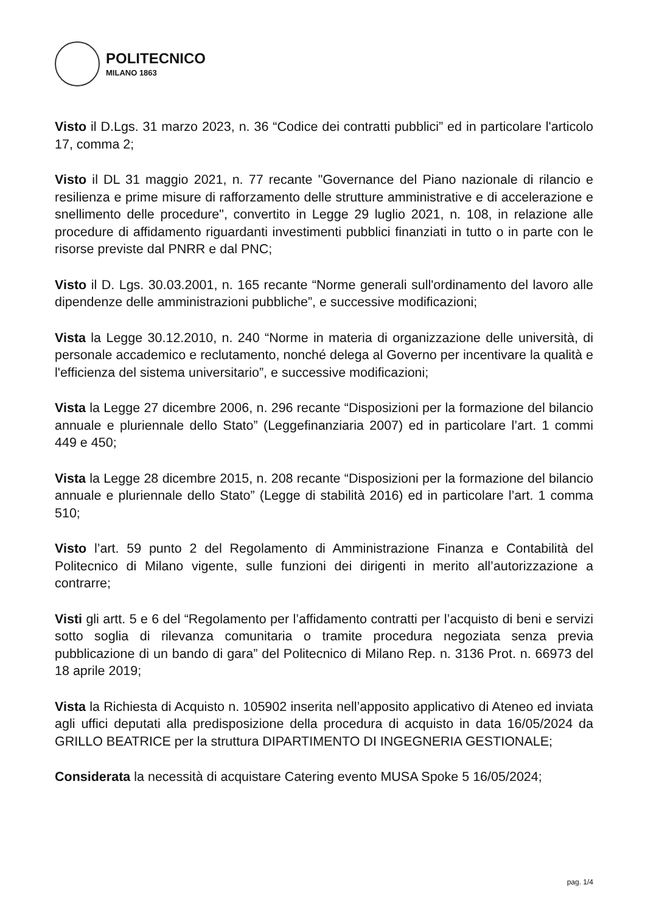POLITECNICO
MILANO 1863
Visto il D.Lgs. 31 marzo 2023, n. 36 “Codice dei contratti pubblici” ed in particolare l'articolo 17, comma 2;
Visto il DL 31 maggio 2021, n. 77 recante "Governance del Piano nazionale di rilancio e resilienza e prime misure di rafforzamento delle strutture amministrative e di accelerazione e snellimento delle procedure", convertito in Legge 29 luglio 2021, n. 108, in relazione alle procedure di affidamento riguardanti investimenti pubblici finanziati in tutto o in parte con le risorse previste dal PNRR e dal PNC;
Visto il D. Lgs. 30.03.2001, n. 165 recante “Norme generali sull'ordinamento del lavoro alle dipendenze delle amministrazioni pubbliche”, e successive modificazioni;
Vista la Legge 30.12.2010, n. 240 “Norme in materia di organizzazione delle università, di personale accademico e reclutamento, nonché delega al Governo per incentivare la qualità e l'efficienza del sistema universitario”, e successive modificazioni;
Vista la Legge 27 dicembre 2006, n. 296 recante “Disposizioni per la formazione del bilancio annuale e pluriennale dello Stato” (Leggefinanziaria 2007) ed in particolare l’art. 1 commi 449 e 450;
Vista la Legge 28 dicembre 2015, n. 208 recante “Disposizioni per la formazione del bilancio annuale e pluriennale dello Stato” (Legge di stabilità 2016) ed in particolare l’art. 1 comma 510;
Visto l’art. 59 punto 2 del Regolamento di Amministrazione Finanza e Contabilità del Politecnico di Milano vigente, sulle funzioni dei dirigenti in merito all’autorizzazione a contrarre;
Visti gli artt. 5 e 6 del “Regolamento per l’affidamento contratti per l’acquisto di beni e servizi sotto soglia di rilevanza comunitaria o tramite procedura negoziata senza previa pubblicazione di un bando di gara” del Politecnico di Milano Rep. n. 3136 Prot. n. 66973 del 18 aprile 2019;
Vista la Richiesta di Acquisto n. 105902 inserita nell’apposito applicativo di Ateneo ed inviata agli uffici deputati alla predisposizione della procedura di acquisto in data 16/05/2024 da GRILLO BEATRICE per la struttura DIPARTIMENTO DI INGEGNERIA GESTIONALE;
Considerata la necessità di acquistare Catering evento MUSA Spoke 5 16/05/2024;
pag. 1/4